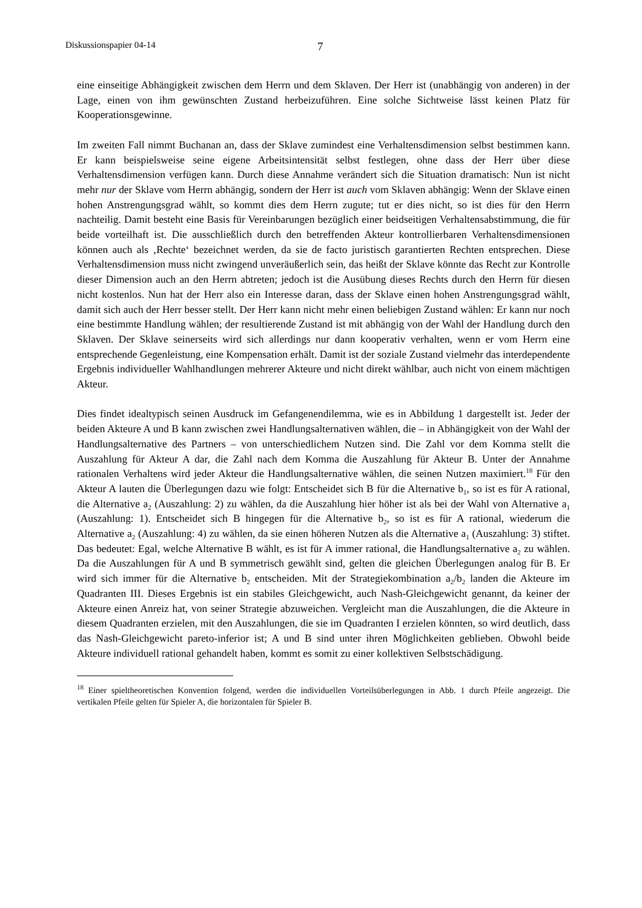Diskussionspapier 04-14 7
eine einseitige Abhängigkeit zwischen dem Herrn und dem Sklaven. Der Herr ist (unabhängig von anderen) in der Lage, einen von ihm gewünschten Zustand herbeizuführen. Eine solche Sichtweise lässt keinen Platz für Kooperationsgewinne.
Im zweiten Fall nimmt Buchanan an, dass der Sklave zumindest eine Verhaltensdimension selbst bestimmen kann. Er kann beispielsweise seine eigene Arbeitsintensität selbst festlegen, ohne dass der Herr über diese Verhaltensdimension verfügen kann. Durch diese Annahme verändert sich die Situation dramatisch: Nun ist nicht mehr nur der Sklave vom Herrn abhängig, sondern der Herr ist auch vom Sklaven abhängig: Wenn der Sklave einen hohen Anstrengungsgrad wählt, so kommt dies dem Herrn zugute; tut er dies nicht, so ist dies für den Herrn nachteilig. Damit besteht eine Basis für Vereinbarungen bezüglich einer beidseitigen Verhaltensabstimmung, die für beide vorteilhaft ist. Die ausschließlich durch den betreffenden Akteur kontrollierbaren Verhaltensdimensionen können auch als ‚Rechte‘ bezeichnet werden, da sie de facto juristisch garantierten Rechten entsprechen. Diese Verhaltensdimension muss nicht zwingend unveräußerlich sein, das heißt der Sklave könnte das Recht zur Kontrolle dieser Dimension auch an den Herrn abtreten; jedoch ist die Ausübung dieses Rechts durch den Herrn für diesen nicht kostenlos. Nun hat der Herr also ein Interesse daran, dass der Sklave einen hohen Anstrengungsgrad wählt, damit sich auch der Herr besser stellt. Der Herr kann nicht mehr einen beliebigen Zustand wählen: Er kann nur noch eine bestimmte Handlung wählen; der resultierende Zustand ist mit abhängig von der Wahl der Handlung durch den Sklaven. Der Sklave seinerseits wird sich allerdings nur dann kooperativ verhalten, wenn er vom Herrn eine entsprechende Gegenleistung, eine Kompensation erhält. Damit ist der soziale Zustand vielmehr das interdependente Ergebnis individueller Wahlhandlungen mehrerer Akteure und nicht direkt wählbar, auch nicht von einem mächtigen Akteur.
Dies findet idealtypisch seinen Ausdruck im Gefangenendilemma, wie es in Abbildung 1 dargestellt ist. Jeder der beiden Akteure A und B kann zwischen zwei Handlungsalternativen wählen, die – in Abhängigkeit von der Wahl der Handlungsalternative des Partners – von unterschiedlichem Nutzen sind. Die Zahl vor dem Komma stellt die Auszahlung für Akteur A dar, die Zahl nach dem Komma die Auszahlung für Akteur B. Unter der Annahme rationalen Verhaltens wird jeder Akteur die Handlungsalternative wählen, die seinen Nutzen maximiert.<sup>18</sup> Für den Akteur A lauten die Überlegungen dazu wie folgt: Entscheidet sich B für die Alternative b<sub>1</sub>, so ist es für A rational, die Alternative a<sub>2</sub> (Auszahlung: 2) zu wählen, da die Auszahlung hier höher ist als bei der Wahl von Alternative a<sub>1</sub> (Auszahlung: 1). Entscheidet sich B hingegen für die Alternative b<sub>2</sub>, so ist es für A rational, wiederum die Alternative a<sub>2</sub> (Auszahlung: 4) zu wählen, da sie einen höheren Nutzen als die Alternative a<sub>1</sub> (Auszahlung: 3) stiftet. Das bedeutet: Egal, welche Alternative B wählt, es ist für A immer rational, die Handlungsalternative a<sub>2</sub> zu wählen. Da die Auszahlungen für A und B symmetrisch gewählt sind, gelten die gleichen Überlegungen analog für B. Er wird sich immer für die Alternative b<sub>2</sub> entscheiden. Mit der Strategiekombination a<sub>2</sub>/b<sub>2</sub> landen die Akteure im Quadranten III. Dieses Ergebnis ist ein stabiles Gleichgewicht, auch Nash-Gleichgewicht genannt, da keiner der Akteure einen Anreiz hat, von seiner Strategie abzuweichen. Vergleicht man die Auszahlungen, die die Akteure in diesem Quadranten erzielen, mit den Auszahlungen, die sie im Quadranten I erzielen könnten, so wird deutlich, dass das Nash-Gleichgewicht pareto-inferior ist; A und B sind unter ihren Möglichkeiten geblieben. Obwohl beide Akteure individuell rational gehandelt haben, kommt es somit zu einer kollektiven Selbstschädigung.
<sup>18</sup> Einer spieltheoretischen Konvention folgend, werden die individuellen Vorteilsüberlegungen in Abb. 1 durch Pfeile angezeigt. Die vertikalen Pfeile gelten für Spieler A, die horizontalen für Spieler B.